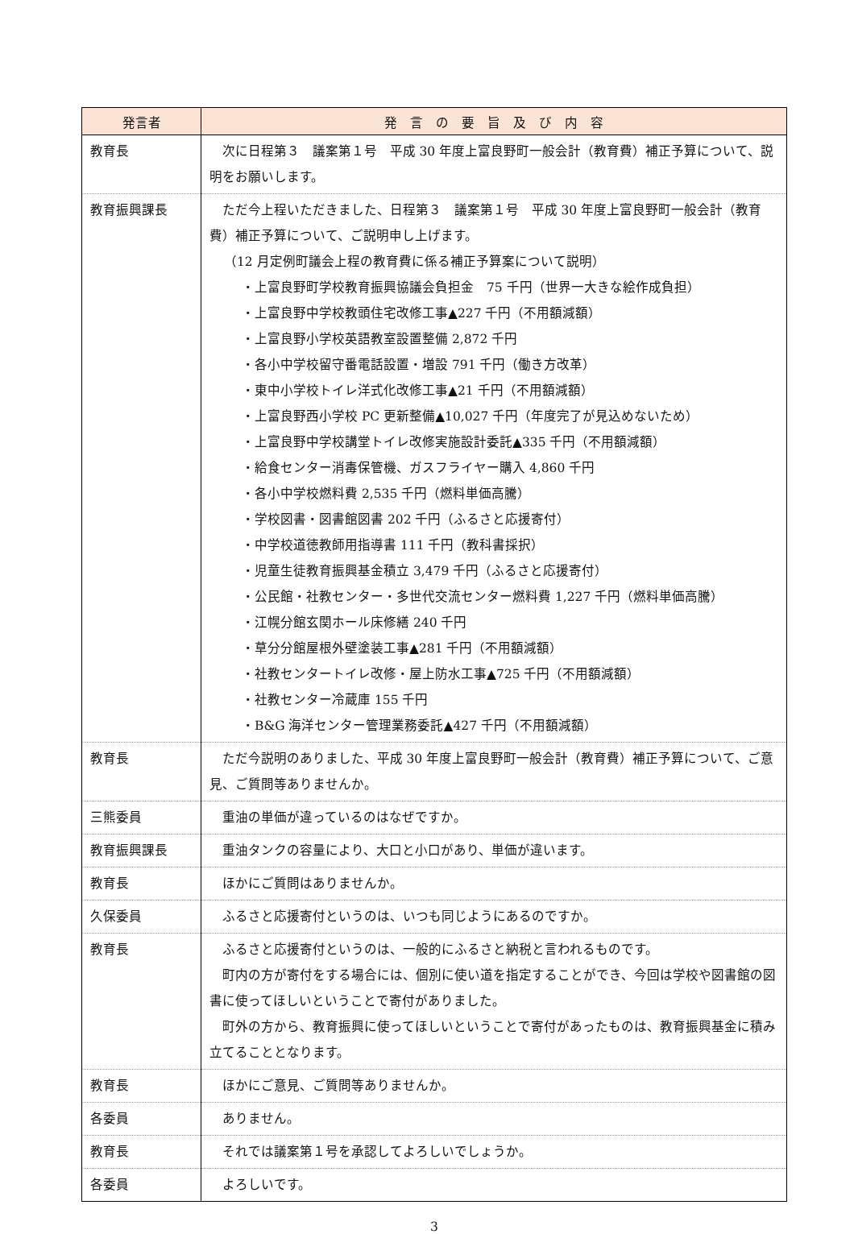| 発言者 | 発 言 の 要 旨 及 び 内 容 |
| --- | --- |
| 教育長 | 次に日程第３ 議案第１号 平成 30 年度上富良野町一般会計（教育費）補正予算について、説明をお願いします。 |
| 教育振興課長 | ただ今上程いただきました、日程第３ 議案第１号 平成 30 年度上富良野町一般会計（教育費）補正予算について、ご説明申し上げます。 （12 月定例町議会上程の教育費に係る補正予算案について説明） ・上富良野町学校教育振興協議会負担金 75 千円（世界一大きな絵作成負担） ・上富良野中学校教頭住宅改修工事▲227 千円（不用額減額） ・上富良野小学校英語教室設置整備 2,872 千円 ・各小中学校留守番電話設置・増設 791 千円（働き方改革） ・東中小学校トイレ洋式化改修工事▲21 千円（不用額減額） ・上富良野西小学校 PC 更新整備▲10,027 千円（年度完了が見込めないため） ・上富良野中学校講堂トイレ改修実施設計委託▲335 千円（不用額減額） ・給食センター消毒保管機、ガスフライヤー購入 4,860 千円 ・各小中学校燃料費 2,535 千円（燃料単価高騰） ・学校図書・図書館図書 202 千円（ふるさと応援寄付） ・中学校道徳教師用指導書 111 千円（教科書採択） ・児童生徒教育振興基金積立 3,479 千円（ふるさと応援寄付） ・公民館・社教センター・多世代交流センター燃料費 1,227 千円（燃料単価高騰） ・江幌分館玄関ホール床修繕 240 千円 ・草分分館屋根外壁塗装工事▲281 千円（不用額減額） ・社教センタートイレ改修・屋上防水工事▲725 千円（不用額減額） ・社教センター冷蔵庫 155 千円 ・B&G 海洋センター管理業務委託▲427 千円（不用額減額） |
| 教育長 | ただ今説明のありました、平成 30 年度上富良野町一般会計（教育費）補正予算について、ご意見、ご質問等ありませんか。 |
| 三熊委員 | 重油の単価が違っているのはなぜですか。 |
| 教育振興課長 | 重油タンクの容量により、大口と小口があり、単価が違います。 |
| 教育長 | ほかにご質問はありませんか。 |
| 久保委員 | ふるさと応援寄付というのは、いつも同じようにあるのですか。 |
| 教育長 | ふるさと応援寄付というのは、一般的にふるさと納税と言われるものです。 町内の方が寄付をする場合には、個別に使い道を指定することができ、今回は学校や図書館の図書に使ってほしいということで寄付がありました。 町外の方から、教育振興に使ってほしいということで寄付があったものは、教育振興基金に積み立てることとなります。 |
| 教育長 | ほかにご意見、ご質問等ありませんか。 |
| 各委員 | ありません。 |
| 教育長 | それでは議案第１号を承認してよろしいでしょうか。 |
| 各委員 | よろしいです。 |
3